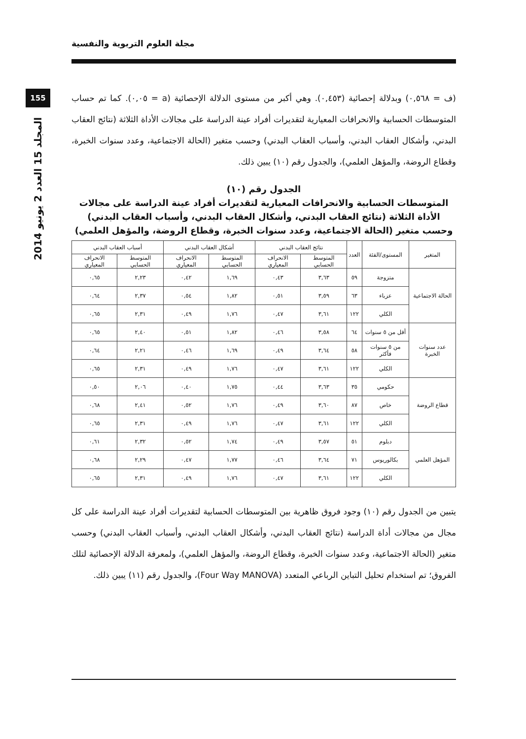مجلة العلوم التربوية والنفسية
155
المجلد 15 العدد 2 يونيو 2014
(ف = ٠,٥٦٨) وبدلالة إحصائية (٠,٤٥٣). وهي أكبر من مستوى الدلالة الإحصائية (a = ٠,٠٥). كما تم حساب المتوسطات الحسابية والانحرافات المعيارية لتقديرات أفراد عينة الدراسة على مجالات الأداة الثلاثة (نتائج العقاب البدني، وأشكال العقاب البدني، وأسباب العقاب البدني) وحسب متغير (الحالة الاجتماعية، وعدد سنوات الخبرة، وقطاع الروضة، والمؤهل العلمي)، والجدول رقم (١٠) يبين ذلك.
الجدول رقم (١٠)
المتوسطات الحسابية والانحرافات المعيارية لتقديرات أفراد عينة الدراسة على مجالات الأداة الثلاثة (نتائج العقاب البدني، وأشكال العقاب البدني، وأسباب العقاب البدني) وحسب متغير (الحالة الاجتماعية، وعدد سنوات الخبرة، وقطاع الروضة، والمؤهل العلمي)
| المتغير | المستوى/الفئة | العدد | نتائج العقاب البدني | | أشكال العقاب البدني | | أسباب العقاب البدني | |
| --- | --- | --- | --- | --- | --- | --- | --- | --- |
| | | | المتوسط الحسابي | الانحراف المعياري | المتوسط الحسابي | الانحراف المعياري | المتوسط الحسابي | الانحراف المعياري |
| الحالة الاجتماعية | متزوجة | ٥٩ | ٣,٦٣ | ٠,٤٣ | ١,٦٩ | ٠,٤٢ | ٢,٢٣ | ٠,٦٥ |
| | عزباء | ٦٣ | ٣,٥٩ | ٠,٥١ | ١,٨٢ | ٠,٥٤ | ٢,٣٧ | ٠,٦٤ |
| | الكلي | ١٢٢ | ٣,٦١ | ٠,٤٧ | ١,٧٦ | ٠,٤٩ | ٢,٣١ | ٠,٦٥ |
| عدد سنوات الخبرة | أقل من ٥ سنوات | ٦٤ | ٣,٥٨ | ٠,٤٦ | ١,٨٢ | ٠,٥١ | ٢,٤٠ | ٠,٦٥ |
| | من ٥ سنوات فأكثر | ٥٨ | ٣,٦٤ | ٠,٤٩ | ١,٦٩ | ٠,٤٦ | ٢,٢١ | ٠,٦٤ |
| | الكلي | ١٢٢ | ٣,٦١ | ٠,٤٧ | ١,٧٦ | ٠,٤٩ | ٢,٣١ | ٠,٦٥ |
| قطاع الروضة | حكومي | ٣٥ | ٣,٦٣ | ٠,٤٤ | ١,٧٥ | ٠,٤٠ | ٢,٠٦ | ٠,٥٠ |
| | خاص | ٨٧ | ٣,٦٠ | ٠,٤٩ | ١,٧٦ | ٠,٥٢ | ٢,٤١ | ٠,٦٨ |
| | الكلي | ١٢٢ | ٣,٦١ | ٠,٤٧ | ١,٧٦ | ٠,٤٩ | ٢,٣١ | ٠,٦٥ |
| المؤهل العلمي | دبلوم | ٥١ | ٣,٥٧ | ٠,٤٩ | ١,٧٤ | ٠,٥٢ | ٢,٣٢ | ٠,٦١ |
| | بكالوريوس | ٧١ | ٣,٦٤ | ٠,٤٦ | ١,٧٧ | ٠,٤٧ | ٢,٢٩ | ٠,٦٨ |
| | الكلي | ١٢٢ | ٣,٦١ | ٠,٤٧ | ١,٧٦ | ٠,٤٩ | ٢,٣١ | ٠,٦٥ |
يتبين من الجدول رقم (١٠) وجود فروق ظاهرية بين المتوسطات الحسابية لتقديرات أفراد عينة الدراسة على كل مجال من مجالات أداة الدراسة (نتائج العقاب البدني، وأشكال العقاب البدني، وأسباب العقاب البدني) وحسب متغير (الحالة الاجتماعية، وعدد سنوات الخبرة، وقطاع الروضة، والمؤهل العلمي)، ولمعرفة الدلالة الإحصائية لتلك الفروق؛ تم استخدام تحليل التباين الرباعي المتعدد (Four Way MANOVA)، والجدول رقم (١١) يبين ذلك.